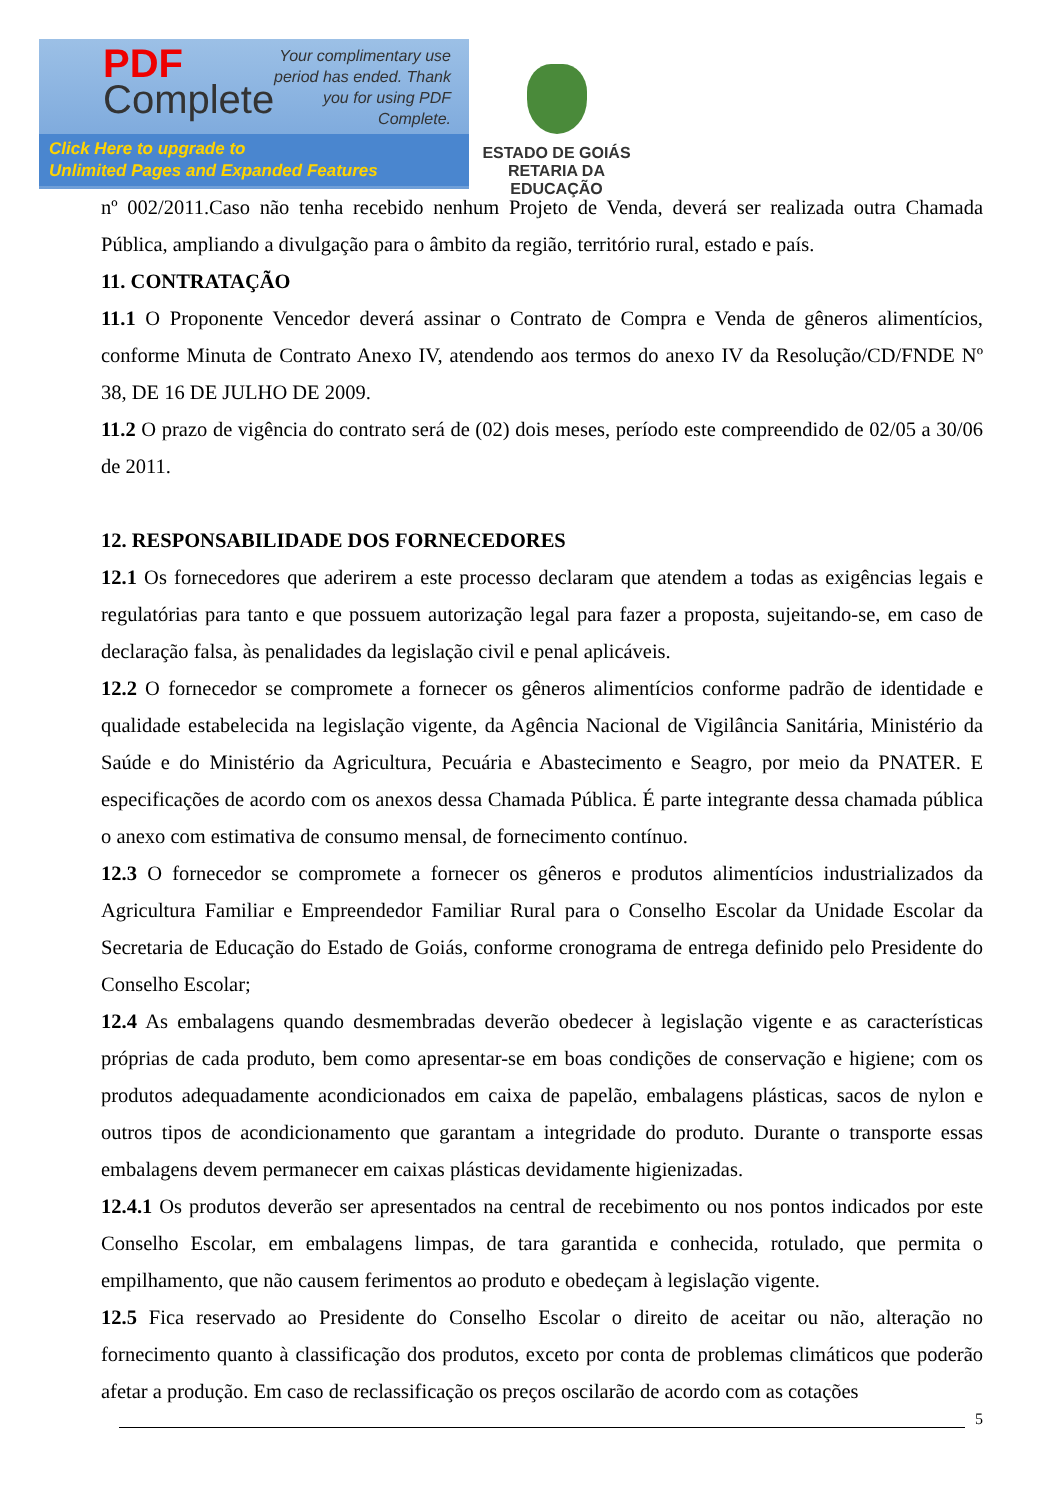PDF
Complete
Your complimentary use period has ended. Thank you for using PDF Complete.
Click Here to upgrade to
Unlimited Pages and Expanded Features
ESTADO DE GOIÁS
RETARIA DA EDUCAÇÃO
nº 002/2011.Caso não tenha recebido nenhum Projeto de Venda, deverá ser realizada outra Chamada Pública, ampliando a divulgação para o âmbito da região, território rural, estado e país.
11. CONTRATAÇÃO
11.1 O Proponente Vencedor deverá assinar o Contrato de Compra e Venda de gêneros alimentícios, conforme Minuta de Contrato Anexo IV, atendendo aos termos do anexo IV da Resolução/CD/FNDE Nº 38, DE 16 DE JULHO DE 2009.
11.2 O prazo de vigência do contrato será de (02) dois meses, período este compreendido de 02/05 a 30/06 de 2011.
12. RESPONSABILIDADE DOS FORNECEDORES
12.1 Os fornecedores que aderirem a este processo declaram que atendem a todas as exigências legais e regulatórias para tanto e que possuem autorização legal para fazer a proposta, sujeitando-se, em caso de declaração falsa, às penalidades da legislação civil e penal aplicáveis.
12.2 O fornecedor se compromete a fornecer os gêneros alimentícios conforme padrão de identidade e qualidade estabelecida na legislação vigente, da Agência Nacional de Vigilância Sanitária, Ministério da Saúde e do Ministério da Agricultura, Pecuária e Abastecimento e Seagro, por meio da PNATER. E especificações de acordo com os anexos dessa Chamada Pública. É parte integrante dessa chamada pública o anexo com estimativa de consumo mensal, de fornecimento contínuo.
12.3 O fornecedor se compromete a fornecer os gêneros e produtos alimentícios industrializados da Agricultura Familiar e Empreendedor Familiar Rural para o Conselho Escolar da Unidade Escolar da Secretaria de Educação do Estado de Goiás, conforme cronograma de entrega definido pelo Presidente do Conselho Escolar;
12.4 As embalagens quando desmembradas deverão obedecer à legislação vigente e as características próprias de cada produto, bem como apresentar-se em boas condições de conservação e higiene; com os produtos adequadamente acondicionados em caixa de papelão, embalagens plásticas, sacos de nylon e outros tipos de acondicionamento que garantam a integridade do produto. Durante o transporte essas embalagens devem permanecer em caixas plásticas devidamente higienizadas.
12.4.1 Os produtos deverão ser apresentados na central de recebimento ou nos pontos indicados por este Conselho Escolar, em embalagens limpas, de tara garantida e conhecida, rotulado, que permita o empilhamento, que não causem ferimentos ao produto e obedeçam à legislação vigente.
12.5 Fica reservado ao Presidente do Conselho Escolar o direito de aceitar ou não, alteração no fornecimento quanto à classificação dos produtos, exceto por conta de problemas climáticos que poderão afetar a produção. Em caso de reclassificação os preços oscilarão de acordo com as cotações
5